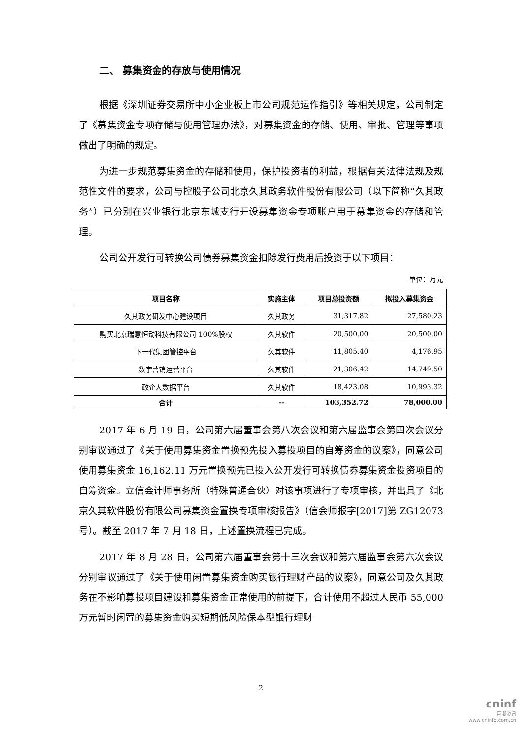二、 募集资金的存放与使用情况
根据《深圳证券交易所中小企业板上市公司规范运作指引》等相关规定，公司制定了《募集资金专项存储与使用管理办法》，对募集资金的存储、使用、审批、管理等事项做出了明确的规定。
为进一步规范募集资金的存储和使用，保护投资者的利益，根据有关法律法规及规范性文件的要求，公司与控股子公司北京久其政务软件股份有限公司（以下简称“久其政务”）已分别在兴业银行北京东城支行开设募集资金专项账户用于募集资金的存储和管理。
公司公开发行可转换公司债券募集资金扣除发行费用后投资于以下项目：
单位：万元
| 项目名称 | 实施主体 | 项目总投资额 | 拟投入募集资金 |
| --- | --- | --- | --- |
| 久其政务研发中心建设项目 | 久其政务 | 31,317.82 | 27,580.23 |
| 购买北京瑞意恒动科技有限公司 100%股权 | 久其软件 | 20,500.00 | 20,500.00 |
| 下一代集团管控平台 | 久其软件 | 11,805.40 | 4,176.95 |
| 数字营销运营平台 | 久其软件 | 21,306.42 | 14,749.50 |
| 政企大数据平台 | 久其软件 | 18,423.08 | 10,993.32 |
| 合计 | -- | 103,352.72 | 78,000.00 |
2017 年 6 月 19 日，公司第六届董事会第八次会议和第六届监事会第四次会议分别审议通过了《关于使用募集资金置换预先投入募投项目的自筹资金的议案》，同意公司使用募集资金 16,162.11 万元置换预先已投入公开发行可转换债券募集资金投资项目的自筹资金。立信会计师事务所（特殊普通合伙）对该事项进行了专项审核，并出具了《北京久其软件股份有限公司募集资金置换专项审核报告》（信会师报字[2017]第 ZG12073 号）。截至 2017 年 7 月 18 日，上述置换流程已完成。
2017 年 8 月 28 日，公司第六届董事会第十三次会议和第六届监事会第六次会议分别审议通过了《关于使用闲置募集资金购买银行理财产品的议案》，同意公司及久其政务在不影响募投项目建设和募集资金正常使用的前提下，合计使用不超过人民币 55,000 万元暂时闲置的募集资金购买短期低风险保本型银行理财
2
cninf
巨潮资讯
www.cninfo.com.cn